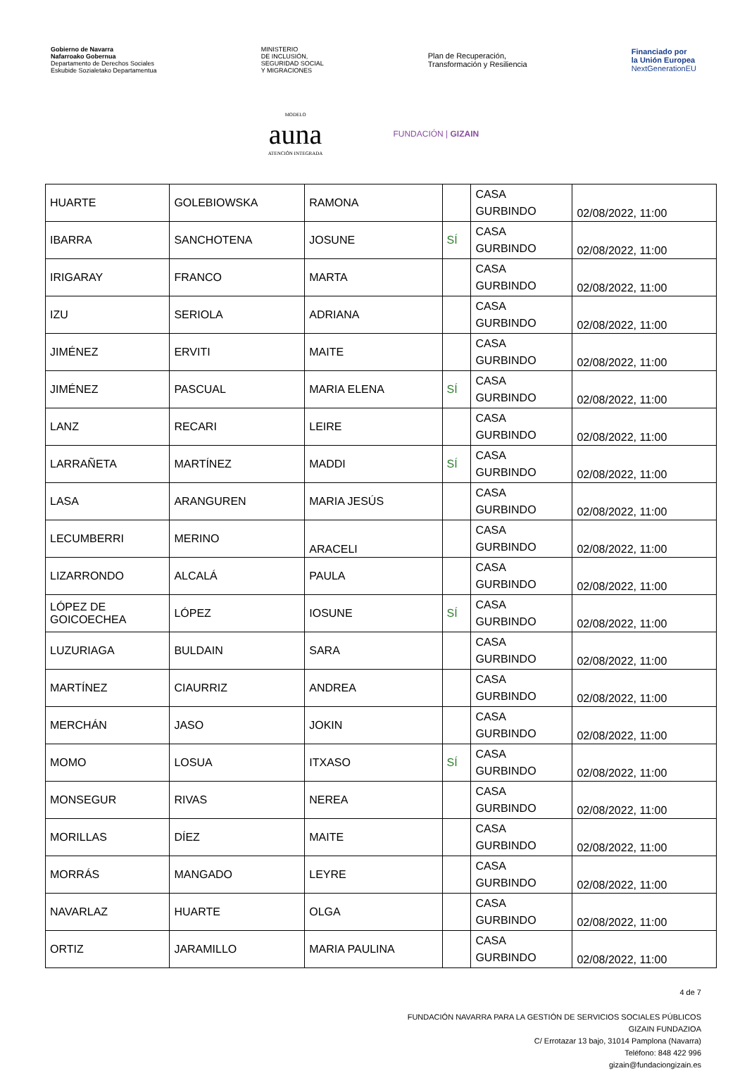Gobierno de Navarra
Nafarroako Gobernua
Departamento de Derechos Sociales
Eskubide Sozialetako Departamentua
MINISTERIO
DE INCLUSIÓN,
SEGURIDAD SOCIAL
Y MIGRACIONES
Plan de Recuperación,
Transformación y Resiliencia
Financiado por
la Unión Europea
NextGenerationEU
MODELO
auna
ATENCIÓN INTEGRADA
FUNDACIÓN | GIZAIN
| HUARTE | GOLEBIOWSKA | RAMONA | | CASA GURBINDO | 02/08/2022, 11:00 |
| IBARRA | SANCHOTENA | JOSUNE | SÍ | CASA GURBINDO | 02/08/2022, 11:00 |
| IRIGARAY | FRANCO | MARTA | | CASA GURBINDO | 02/08/2022, 11:00 |
| IZU | SERIOLA | ADRIANA | | CASA GURBINDO | 02/08/2022, 11:00 |
| JIMÉNEZ | ERVITI | MAITE | | CASA GURBINDO | 02/08/2022, 11:00 |
| JIMÉNEZ | PASCUAL | MARIA ELENA | SÍ | CASA GURBINDO | 02/08/2022, 11:00 |
| LANZ | RECARI | LEIRE | | CASA GURBINDO | 02/08/2022, 11:00 |
| LARRAÑETA | MARTÍNEZ | MADDI | SÍ | CASA GURBINDO | 02/08/2022, 11:00 |
| LASA | ARANGUREN | MARIA JESÚS | | CASA GURBINDO | 02/08/2022, 11:00 |
| LECUMBERRI | MERINO | ARACELI | | CASA GURBINDO | 02/08/2022, 11:00 |
| LIZARRONDO | ALCALÁ | PAULA | | CASA GURBINDO | 02/08/2022, 11:00 |
| LÓPEZ DE GOICOECHEA | LÓPEZ | IOSUNE | SÍ | CASA GURBINDO | 02/08/2022, 11:00 |
| LUZURIAGA | BULDAIN | SARA | | CASA GURBINDO | 02/08/2022, 11:00 |
| MARTÍNEZ | CIAURRIZ | ANDREA | | CASA GURBINDO | 02/08/2022, 11:00 |
| MERCHÁN | JASO | JOKIN | | CASA GURBINDO | 02/08/2022, 11:00 |
| MOMO | LOSUA | ITXASO | SÍ | CASA GURBINDO | 02/08/2022, 11:00 |
| MONSEGUR | RIVAS | NEREA | | CASA GURBINDO | 02/08/2022, 11:00 |
| MORILLAS | DÍEZ | MAITE | | CASA GURBINDO | 02/08/2022, 11:00 |
| MORRÁS | MANGADO | LEYRE | | CASA GURBINDO | 02/08/2022, 11:00 |
| NAVARLAZ | HUARTE | OLGA | | CASA GURBINDO | 02/08/2022, 11:00 |
| ORTIZ | JARAMILLO | MARIA PAULINA | | CASA GURBINDO | 02/08/2022, 11:00 |
4 de 7
FUNDACIÓN NAVARRA PARA LA GESTIÓN DE SERVICIOS SOCIALES PÚBLICOS
GIZAIN FUNDAZIOA
C/ Errotazar 13 bajo, 31014 Pamplona (Navarra)
Teléfono: 848 422 996
gizain@fundaciongizain.es